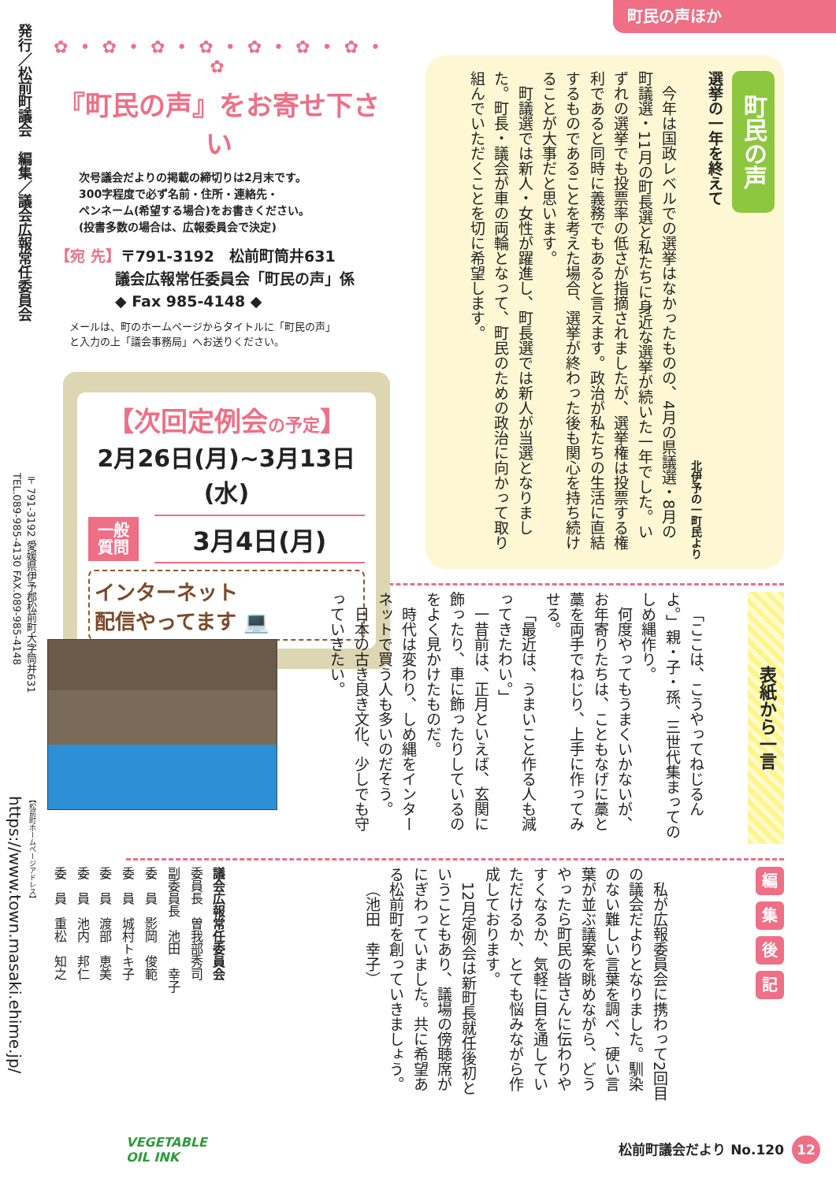発行／松前町議会　編集／議会広報常任委員会
〒791-3192 愛媛県伊予郡松前町大字筒井631
TEL.089-985-4130 FAX.089-985-4148
【松前町ホームページアドレス】
https://www.town.masaki.ehime.jp/
町民の声ほか
町民の声
選挙の一年を終えて
北伊予の一町民より
今年は国政レベルでの選挙はなかったものの、4月の県議選・8月の町議選・11月の町長選と私たちに身近な選挙が続いた一年でした。いずれの選挙でも投票率の低さが指摘されましたが、選挙権は投票する権利であると同時に義務でもあると言えます。政治が私たちの生活に直結するものであることを考えた場合、選挙が終わった後も関心を持ち続けることが大事だと思います。
町議選では新人・女性が躍進し、町長選では新人が当選となりました。町長・議会が車の両輪となって、町民のための政治に向かって取り組んでいただくことを切に希望します。
✿ • ✿ • ✿ • ✿ • ✿ • ✿ • ✿ • ✿
『町民の声』をお寄せ下さい
次号議会だよりの掲載の締切りは2月末です。
300字程度で必ず名前・住所・連絡先・
ペンネーム(希望する場合)をお書きください。
(投書多数の場合は、広報委員会で決定)
【宛 先】〒791-3192　松前町筒井631
　　　　議会広報常任委員会「町民の声」係
　　　　◆ Fax 985-4148 ◆
メールは、町のホームページからタイトルに「町民の声」
と入力の上「議会事務局」へお送りください。
【次回定例会の予定】
2月26日(月)~3月13日(水)
一般
質問 3月4日(月)
インターネット
配信やってます 💻
表紙から一言
「ここは、こうやってねじるんよ。」親・子・孫、三世代集まってのしめ縄作り。
何度やってもうまくいかないが、お年寄りたちは、こともなげに藁と藁を両手でねじり、上手に作ってみせる。
「最近は、うまいこと作る人も減ってきたわい。」
一昔前は、正月といえば、玄関に飾ったり、車に飾ったりしているのをよく見かけたものだ。
時代は変わり、しめ縄をインターネットで買う人も多いのだそう。
日本の古き良き文化、少しでも守っていきたい。
編集後記
私が広報委員会に携わって2回目の議会だよりとなりました。馴染のない難しい言葉を調べ、硬い言葉が並ぶ議案を眺めながら、どうやったら町民の皆さんに伝わりやすくなるか、気軽に目を通していただけるか、とても悩みながら作成しております。
12月定例会は新町長就任後初ということもあり、議場の傍聴席がにぎわっていました。共に希望ある松前町を創っていきましょう。
（池田　幸子）
議会広報常任委員会
委員長　曽我部秀司
副委員長　池田　幸子
委　員　影岡　俊範
委　員　城村トキ子
委　員　渡部　恵美
委　員　池内　邦仁
委　員　重松　知之
VEGETABLE
OIL INK
松前町議会だより No.120 12